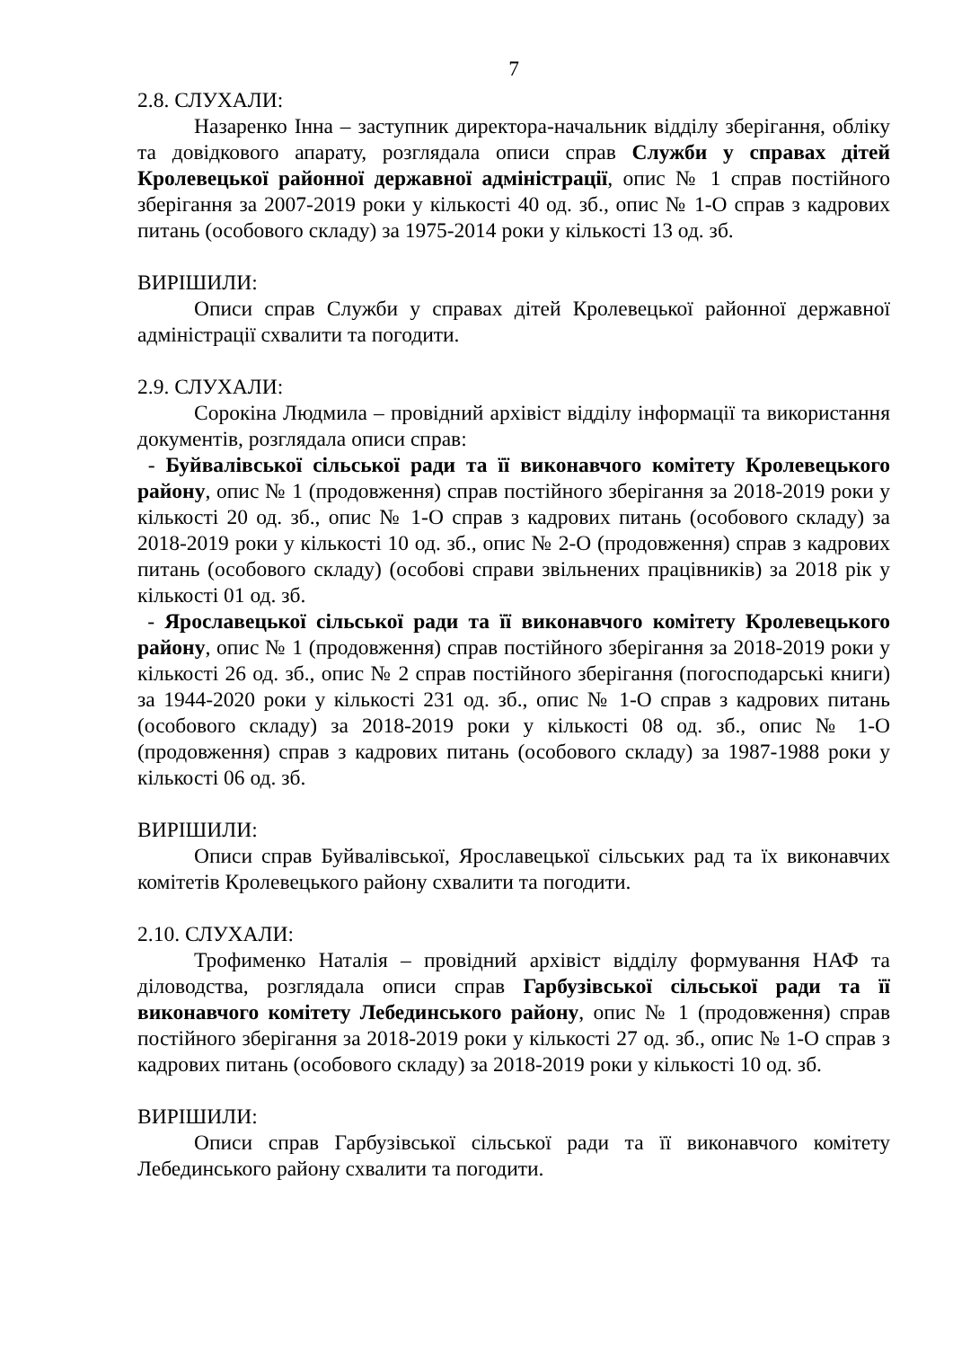7
2.8. СЛУХАЛИ:
Назаренко Інна – заступник директора-начальник відділу зберігання, обліку та довідкового апарату, розглядала описи справ Служби у справах дітей Кролевецької районної державної адміністрації, опис № 1 справ постійного зберігання за 2007-2019 роки у кількості 40 од. зб., опис № 1-О справ з кадрових питань (особового складу) за 1975-2014 роки у кількості 13 од. зб.
ВИРІШИЛИ:
Описи справ Служби у справах дітей Кролевецької районної державної адміністрації схвалити та погодити.
2.9. СЛУХАЛИ:
Сорокіна Людмила – провідний архівіст відділу інформації та використання документів, розглядала описи справ:
- Буйвалівської сільської ради та її виконавчого комітету Кролевецького району, опис № 1 (продовження) справ постійного зберігання за 2018-2019 роки у кількості 20 од. зб., опис № 1-О справ з кадрових питань (особового складу) за 2018-2019 роки у кількості 10 од. зб., опис № 2-О (продовження) справ з кадрових питань (особового складу) (особові справи звільнених працівників) за 2018 рік у кількості 01 од. зб.
- Ярославецької сільської ради та її виконавчого комітету Кролевецького району, опис № 1 (продовження) справ постійного зберігання за 2018-2019 роки у кількості 26 од. зб., опис № 2 справ постійного зберігання (погосподарські книги) за 1944-2020 роки у кількості 231 од. зб., опис № 1-О справ з кадрових питань (особового складу) за 2018-2019 роки у кількості 08 од. зб., опис № 1-О (продовження) справ з кадрових питань (особового складу) за 1987-1988 роки у кількості 06 од. зб.
ВИРІШИЛИ:
Описи справ Буйвалівської, Ярославецької сільських рад та їх виконавчих комітетів Кролевецького району схвалити та погодити.
2.10. СЛУХАЛИ:
Трофименко Наталія – провідний архівіст відділу формування НАФ та діловодства, розглядала описи справ Гарбузівської сільської ради та її виконавчого комітету Лебединського району, опис № 1 (продовження) справ постійного зберігання за 2018-2019 роки у кількості 27 од. зб., опис № 1-О справ з кадрових питань (особового складу) за 2018-2019 роки у кількості 10 од. зб.
ВИРІШИЛИ:
Описи справ Гарбузівської сільської ради та її виконавчого комітету Лебединського району схвалити та погодити.